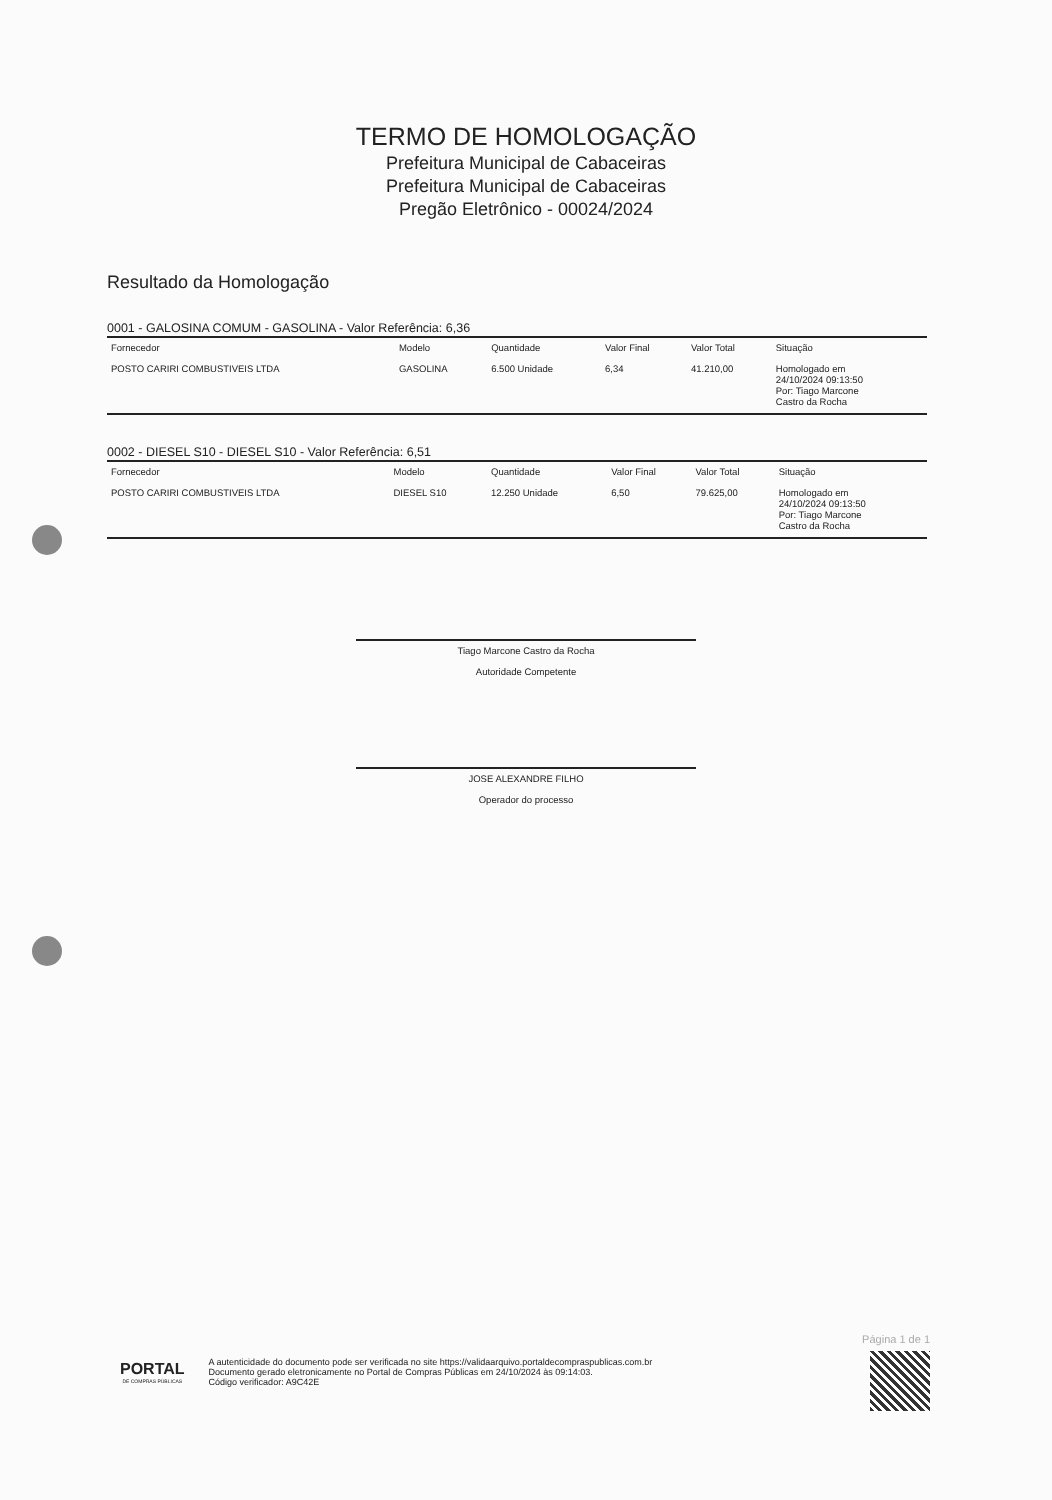TERMO DE HOMOLOGAÇÃO
Prefeitura Municipal de Cabaceiras
Prefeitura Municipal de Cabaceiras
Pregão Eletrônico - 00024/2024
Resultado da Homologação
0001 - GALOSINA COMUM - GASOLINA - Valor Referência: 6,36
| Fornecedor | Modelo | Quantidade | Valor Final | Valor Total | Situação |
| --- | --- | --- | --- | --- | --- |
| POSTO CARIRI COMBUSTIVEIS LTDA | GASOLINA | 6.500 Unidade | 6,34 | 41.210,00 | Homologado em 24/10/2024 09:13:50 Por: Tiago Marcone Castro da Rocha |
0002 - DIESEL S10 - DIESEL S10 - Valor Referência: 6,51
| Fornecedor | Modelo | Quantidade | Valor Final | Valor Total | Situação |
| --- | --- | --- | --- | --- | --- |
| POSTO CARIRI COMBUSTIVEIS LTDA | DIESEL S10 | 12.250 Unidade | 6,50 | 79.625,00 | Homologado em 24/10/2024 09:13:50 Por: Tiago Marcone Castro da Rocha |
Tiago Marcone Castro da Rocha
Autoridade Competente
JOSE ALEXANDRE FILHO
Operador do processo
PORTAL
DE COMPRAS PÚBLICAS
A autenticidade do documento pode ser verificada no site https://validaarquivo.portaldecompraspublicas.com.br
Documento gerado eletronicamente no Portal de Compras Públicas em 24/10/2024 às 09:14:03.
Código verificador: A9C42E
Página 1 de 1